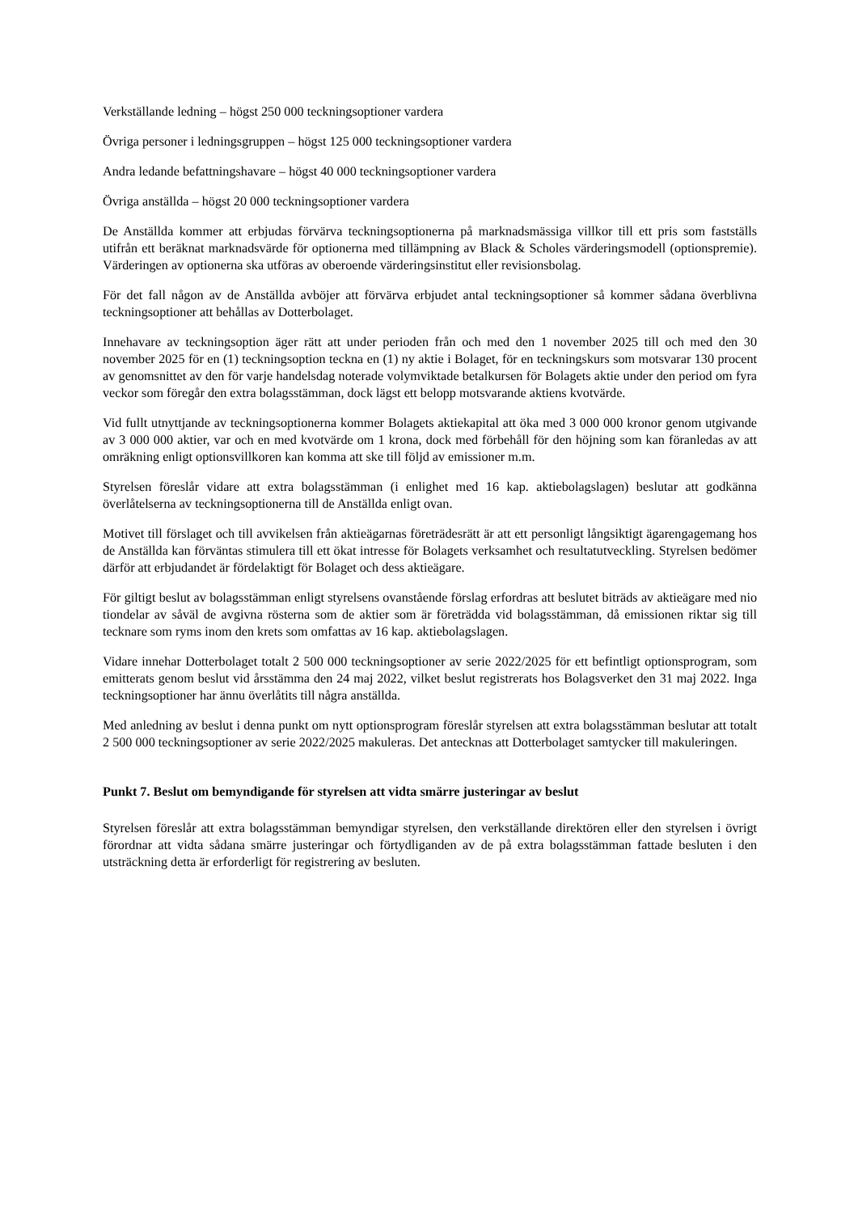Verkställande ledning – högst 250 000 teckningsoptioner vardera
Övriga personer i ledningsgruppen – högst 125 000 teckningsoptioner vardera
Andra ledande befattningshavare – högst 40 000 teckningsoptioner vardera
Övriga anställda – högst 20 000 teckningsoptioner vardera
De Anställda kommer att erbjudas förvärva teckningsoptionerna på marknadsmässiga villkor till ett pris som fastställs utifrån ett beräknat marknadsvärde för optionerna med tillämpning av Black & Scholes värderingsmodell (optionspremie). Värderingen av optionerna ska utföras av oberoende värderingsinstitut eller revisionsbolag.
För det fall någon av de Anställda avböjer att förvärva erbjudet antal teckningsoptioner så kommer sådana överblivna teckningsoptioner att behållas av Dotterbolaget.
Innehavare av teckningsoption äger rätt att under perioden från och med den 1 november 2025 till och med den 30 november 2025 för en (1) teckningsoption teckna en (1) ny aktie i Bolaget, för en teckningskurs som motsvarar 130 procent av genomsnittet av den för varje handelsdag noterade volymviktade betalkursen för Bolagets aktie under den period om fyra veckor som föregår den extra bolagsstämman, dock lägst ett belopp motsvarande aktiens kvotvärde.
Vid fullt utnyttjande av teckningsoptionerna kommer Bolagets aktiekapital att öka med 3 000 000 kronor genom utgivande av 3 000 000 aktier, var och en med kvotvärde om 1 krona, dock med förbehåll för den höjning som kan föranledas av att omräkning enligt optionsvillkoren kan komma att ske till följd av emissioner m.m.
Styrelsen föreslår vidare att extra bolagsstämman (i enlighet med 16 kap. aktiebolagslagen) beslutar att godkänna överlåtelserna av teckningsoptionerna till de Anställda enligt ovan.
Motivet till förslaget och till avvikelsen från aktieägarnas företrädesrätt är att ett personligt långsiktigt ägarengagemang hos de Anställda kan förväntas stimulera till ett ökat intresse för Bolagets verksamhet och resultatutveckling. Styrelsen bedömer därför att erbjudandet är fördelaktigt för Bolaget och dess aktieägare.
För giltigt beslut av bolagsstämman enligt styrelsens ovanstående förslag erfordras att beslutet biträds av aktieägare med nio tiondelar av såväl de avgivna rösterna som de aktier som är företrädda vid bolagsstämman, då emissionen riktar sig till tecknare som ryms inom den krets som omfattas av 16 kap. aktiebolagslagen.
Vidare innehar Dotterbolaget totalt 2 500 000 teckningsoptioner av serie 2022/2025 för ett befintligt optionsprogram, som emitterats genom beslut vid årsstämma den 24 maj 2022, vilket beslut registrerats hos Bolagsverket den 31 maj 2022. Inga teckningsoptioner har ännu överlåtits till några anställda.
Med anledning av beslut i denna punkt om nytt optionsprogram föreslår styrelsen att extra bolagsstämman beslutar att totalt 2 500 000 teckningsoptioner av serie 2022/2025 makuleras. Det antecknas att Dotterbolaget samtycker till makuleringen.
Punkt 7. Beslut om bemyndigande för styrelsen att vidta smärre justeringar av beslut
Styrelsen föreslår att extra bolagsstämman bemyndigar styrelsen, den verkställande direktören eller den styrelsen i övrigt förordnar att vidta sådana smärre justeringar och förtydliganden av de på extra bolagsstämman fattade besluten i den utsträckning detta är erforderligt för registrering av besluten.